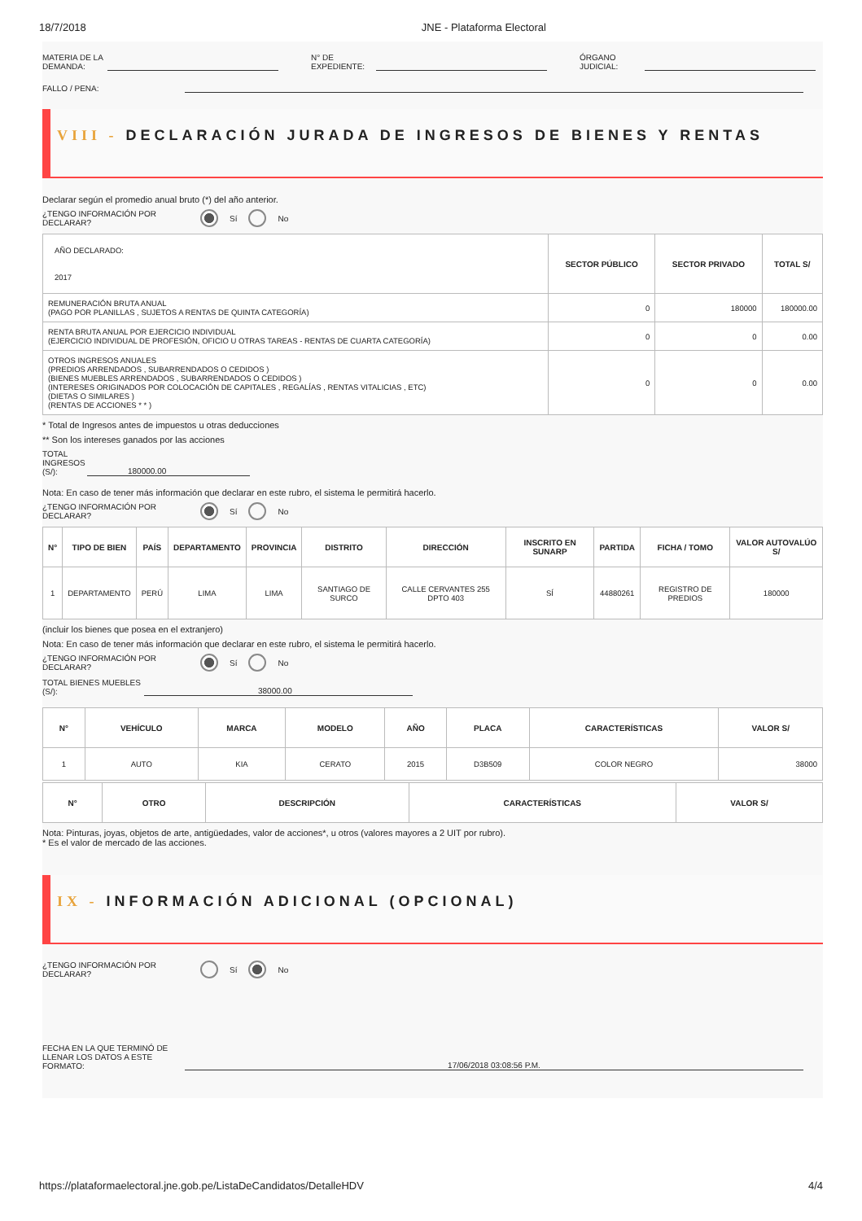18/7/2018 JNE - Plataforma Electoral
MATERIA DE LA DEMANDA: N° DE EXPEDIENTE: ÓRGANO JUDICIAL:
FALLO / PENA:
VIII - DECLARACIÓN JURADA DE INGRESOS DE BIENES Y RENTAS
Declarar según el promedio anual bruto (*) del año anterior.
¿TENGO INFORMACIÓN POR DECLARAR? Sí No
| AÑO DECLARADO: 2017 | SECTOR PÚBLICO | SECTOR PRIVADO | TOTAL S/ |
| REMUNERACIÓN BRUTA ANUAL (PAGO POR PLANILLAS , SUJETOS A RENTAS DE QUINTA CATEGORÍA) | 0 | 180000 | 180000.00 |
| RENTA BRUTA ANUAL POR EJERCICIO INDIVIDUAL (EJERCICIO INDIVIDUAL DE PROFESIÓN, OFICIO U OTRAS TAREAS - RENTAS DE CUARTA CATEGORÍA) | 0 | 0 | 0.00 |
| OTROS INGRESOS ANUALES (PREDIOS ARRENDADOS , SUBARRENDADOS O CEDIDOS ) (BIENES MUEBLES ARRENDADOS , SUBARRENDADOS O CEDIDOS ) (INTERESES ORIGINADOS POR COLOCACIÓN DE CAPITALES , REGALÍAS , RENTAS VITALICIAS , ETC) (DIETAS O SIMILARES ) (RENTAS DE ACCIONES * * ) | 0 | 0 | 0.00 |
* Total de Ingresos antes de impuestos u otras deducciones
** Son los intereses ganados por las acciones
TOTAL INGRESOS (S/): 180000.00
Nota: En caso de tener más información que declarar en este rubro, el sistema le permitirá hacerlo.
¿TENGO INFORMACIÓN POR DECLARAR? Sí No
| N° | TIPO DE BIEN | PAÍS | DEPARTAMENTO | PROVINCIA | DISTRITO | DIRECCIÓN | INSCRITO EN SUNARP | PARTIDA | FICHA / TOMO | VALOR AUTOVALÚO S/ |
| --- | --- | --- | --- | --- | --- | --- | --- | --- | --- | --- |
| 1 | DEPARTAMENTO | PERÚ | LIMA | LIMA | SANTIAGO DE SURCO | CALLE CERVANTES 255 DPTO 403 | SÍ | 44880261 | REGISTRO DE PREDIOS | 180000 |
(incluir los bienes que posea en el extranjero)
Nota: En caso de tener más información que declarar en este rubro, el sistema le permitirá hacerlo.
¿TENGO INFORMACIÓN POR DECLARAR? Sí No
TOTAL BIENES MUEBLES (S/): 38000.00
| N° | VEHÍCULO | MARCA | MODELO | AÑO | PLACA | CARACTERÍSTICAS | VALOR S/ |
| --- | --- | --- | --- | --- | --- | --- | --- |
| 1 | AUTO | KIA | CERATO | 2015 | D3B509 | COLOR NEGRO | 38000 |
| N° | OTRO | DESCRIPCIÓN | CARACTERÍSTICAS | VALOR S/ |
| --- | --- | --- | --- | --- |
Nota: Pinturas, joyas, objetos de arte, antigüedades, valor de acciones*, u otros (valores mayores a 2 UIT por rubro).
* Es el valor de mercado de las acciones.
IX - INFORMACIÓN ADICIONAL (OPCIONAL)
¿TENGO INFORMACIÓN POR DECLARAR? Sí No
FECHA EN LA QUE TERMINÓ DE LLENAR LOS DATOS A ESTE FORMATO: 17/06/2018 03:08:56 P.M.
https://plataformaelectoral.jne.gob.pe/ListaDeCandidatos/DetalleHDV 4/4